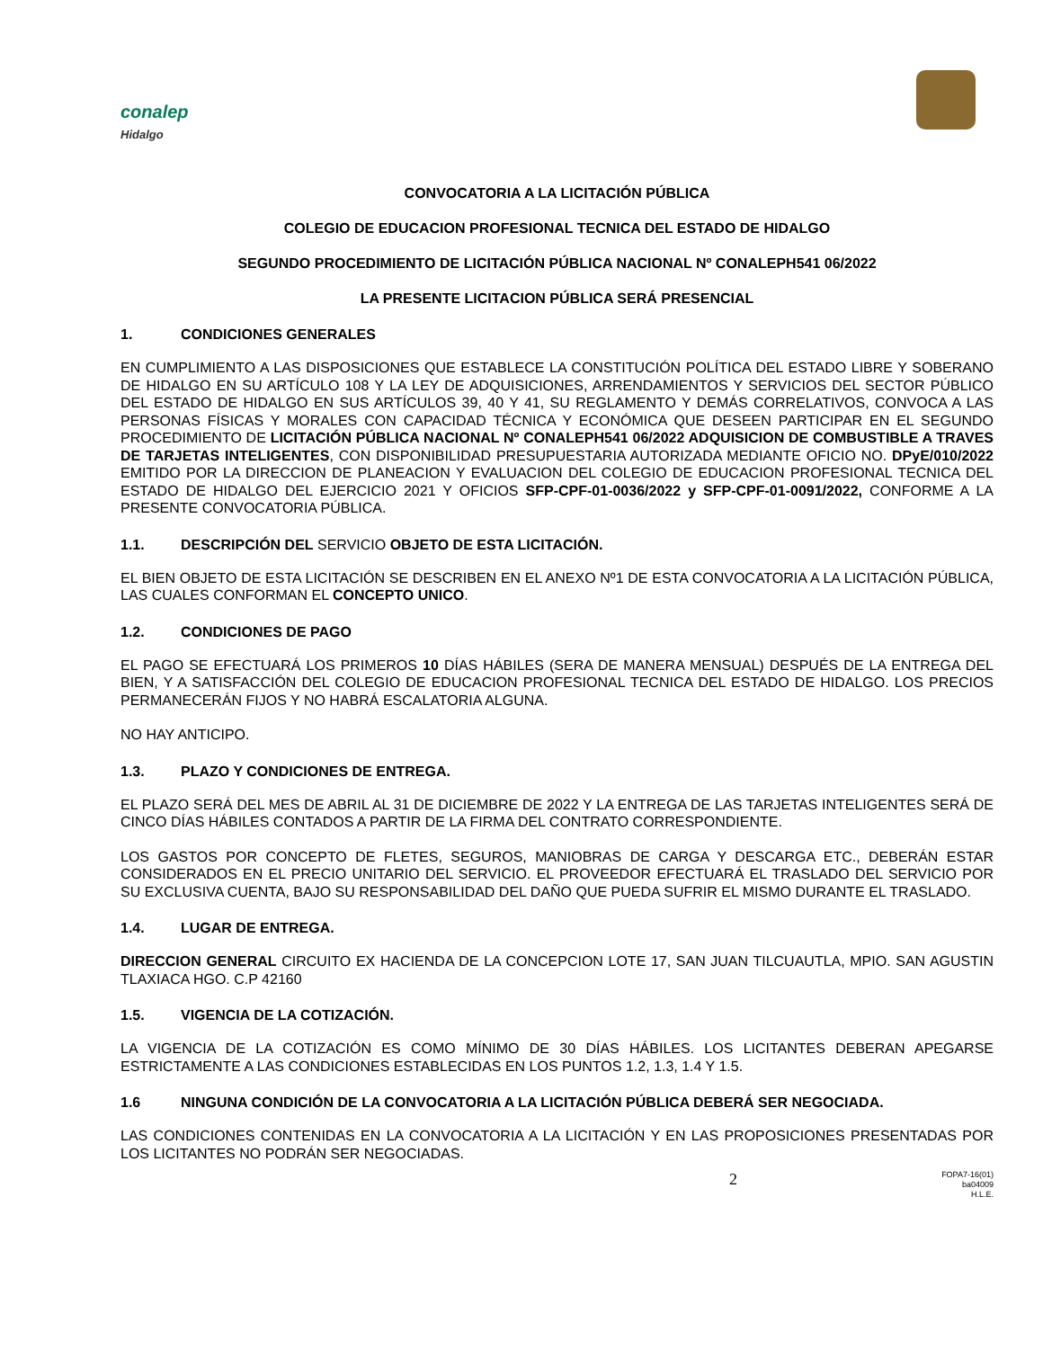conalep
Hidalgo
CONVOCATORIA A LA LICITACIÓN PÚBLICA
COLEGIO DE EDUCACION PROFESIONAL TECNICA DEL ESTADO DE HIDALGO
SEGUNDO PROCEDIMIENTO DE LICITACIÓN PÚBLICA NACIONAL Nº CONALEPH541 06/2022
LA PRESENTE LICITACION PÚBLICA SERÁ PRESENCIAL
1. CONDICIONES GENERALES
EN CUMPLIMIENTO A LAS DISPOSICIONES QUE ESTABLECE LA CONSTITUCIÓN POLÍTICA DEL ESTADO LIBRE Y SOBERANO DE HIDALGO EN SU ARTÍCULO 108 Y LA LEY DE ADQUISICIONES, ARRENDAMIENTOS Y SERVICIOS DEL SECTOR PÚBLICO DEL ESTADO DE HIDALGO EN SUS ARTÍCULOS 39, 40 Y 41, SU REGLAMENTO Y DEMÁS CORRELATIVOS, CONVOCA A LAS PERSONAS FÍSICAS Y MORALES CON CAPACIDAD TÉCNICA Y ECONÓMICA QUE DESEEN PARTICIPAR EN EL SEGUNDO PROCEDIMIENTO DE LICITACIÓN PÚBLICA NACIONAL Nº CONALEPH541 06/2022 ADQUISICION DE COMBUSTIBLE A TRAVES DE TARJETAS INTELIGENTES, CON DISPONIBILIDAD PRESUPUESTARIA AUTORIZADA MEDIANTE OFICIO NO. DPyE/010/2022 EMITIDO POR LA DIRECCION DE PLANEACION Y EVALUACION DEL COLEGIO DE EDUCACION PROFESIONAL TECNICA DEL ESTADO DE HIDALGO DEL EJERCICIO 2021 Y OFICIOS SFP-CPF-01-0036/2022 y SFP-CPF-01-0091/2022, CONFORME A LA PRESENTE CONVOCATORIA PÚBLICA.
1.1. DESCRIPCIÓN DEL SERVICIO OBJETO DE ESTA LICITACIÓN.
EL BIEN OBJETO DE ESTA LICITACIÓN SE DESCRIBEN EN EL ANEXO Nº1 DE ESTA CONVOCATORIA A LA LICITACIÓN PÚBLICA, LAS CUALES CONFORMAN EL CONCEPTO UNICO.
1.2. CONDICIONES DE PAGO
EL PAGO SE EFECTUARÁ LOS PRIMEROS 10 DÍAS HÁBILES (SERA DE MANERA MENSUAL) DESPUÉS DE LA ENTREGA DEL BIEN, Y A SATISFACCIÓN DEL COLEGIO DE EDUCACION PROFESIONAL TECNICA DEL ESTADO DE HIDALGO. LOS PRECIOS PERMANECERÁN FIJOS Y NO HABRÁ ESCALATORIA ALGUNA.
NO HAY ANTICIPO.
1.3. PLAZO Y CONDICIONES DE ENTREGA.
EL PLAZO SERÁ DEL MES DE ABRIL AL 31 DE DICIEMBRE DE 2022 Y LA ENTREGA DE LAS TARJETAS INTELIGENTES SERÁ DE CINCO DÍAS HÁBILES CONTADOS A PARTIR DE LA FIRMA DEL CONTRATO CORRESPONDIENTE.
LOS GASTOS POR CONCEPTO DE FLETES, SEGUROS, MANIOBRAS DE CARGA Y DESCARGA ETC., DEBERÁN ESTAR CONSIDERADOS EN EL PRECIO UNITARIO DEL SERVICIO. EL PROVEEDOR EFECTUARÁ EL TRASLADO DEL SERVICIO POR SU EXCLUSIVA CUENTA, BAJO SU RESPONSABILIDAD DEL DAÑO QUE PUEDA SUFRIR EL MISMO DURANTE EL TRASLADO.
1.4. LUGAR DE ENTREGA.
DIRECCION GENERAL CIRCUITO EX HACIENDA DE LA CONCEPCION LOTE 17, SAN JUAN TILCUAUTLA, MPIO. SAN AGUSTIN TLAXIACA HGO. C.P 42160
1.5. VIGENCIA DE LA COTIZACIÓN.
LA VIGENCIA DE LA COTIZACIÓN ES COMO MÍNIMO DE 30 DÍAS HÁBILES. LOS LICITANTES DEBERAN APEGARSE ESTRICTAMENTE A LAS CONDICIONES ESTABLECIDAS EN LOS PUNTOS 1.2, 1.3, 1.4 Y 1.5.
1.6 NINGUNA CONDICIÓN DE LA CONVOCATORIA A LA LICITACIÓN PÚBLICA DEBERÁ SER NEGOCIADA.
LAS CONDICIONES CONTENIDAS EN LA CONVOCATORIA A LA LICITACIÓN Y EN LAS PROPOSICIONES PRESENTADAS POR LOS LICITANTES NO PODRÁN SER NEGOCIADAS.
2
FOPA7-16(01)
ba04009
H.L.E.